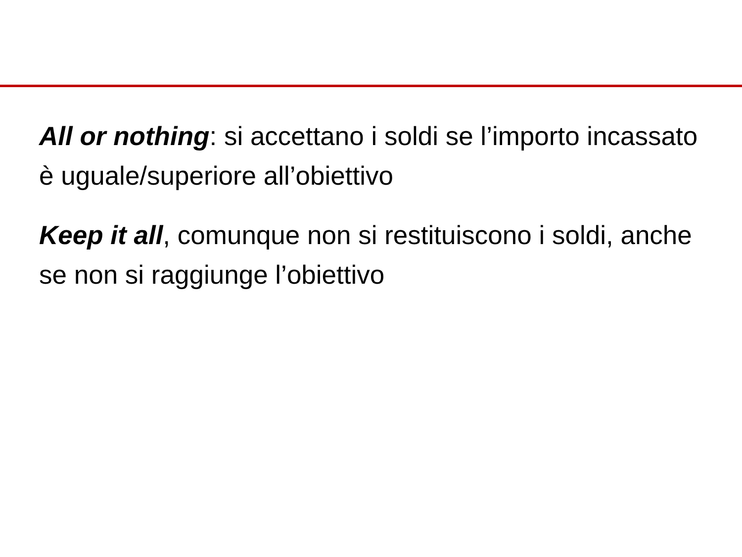All or nothing: si accettano i soldi se l’importo incassato è uguale/superiore all’obiettivo
Keep it all, comunque non si restituiscono i soldi, anche se non si raggiunge l’obiettivo